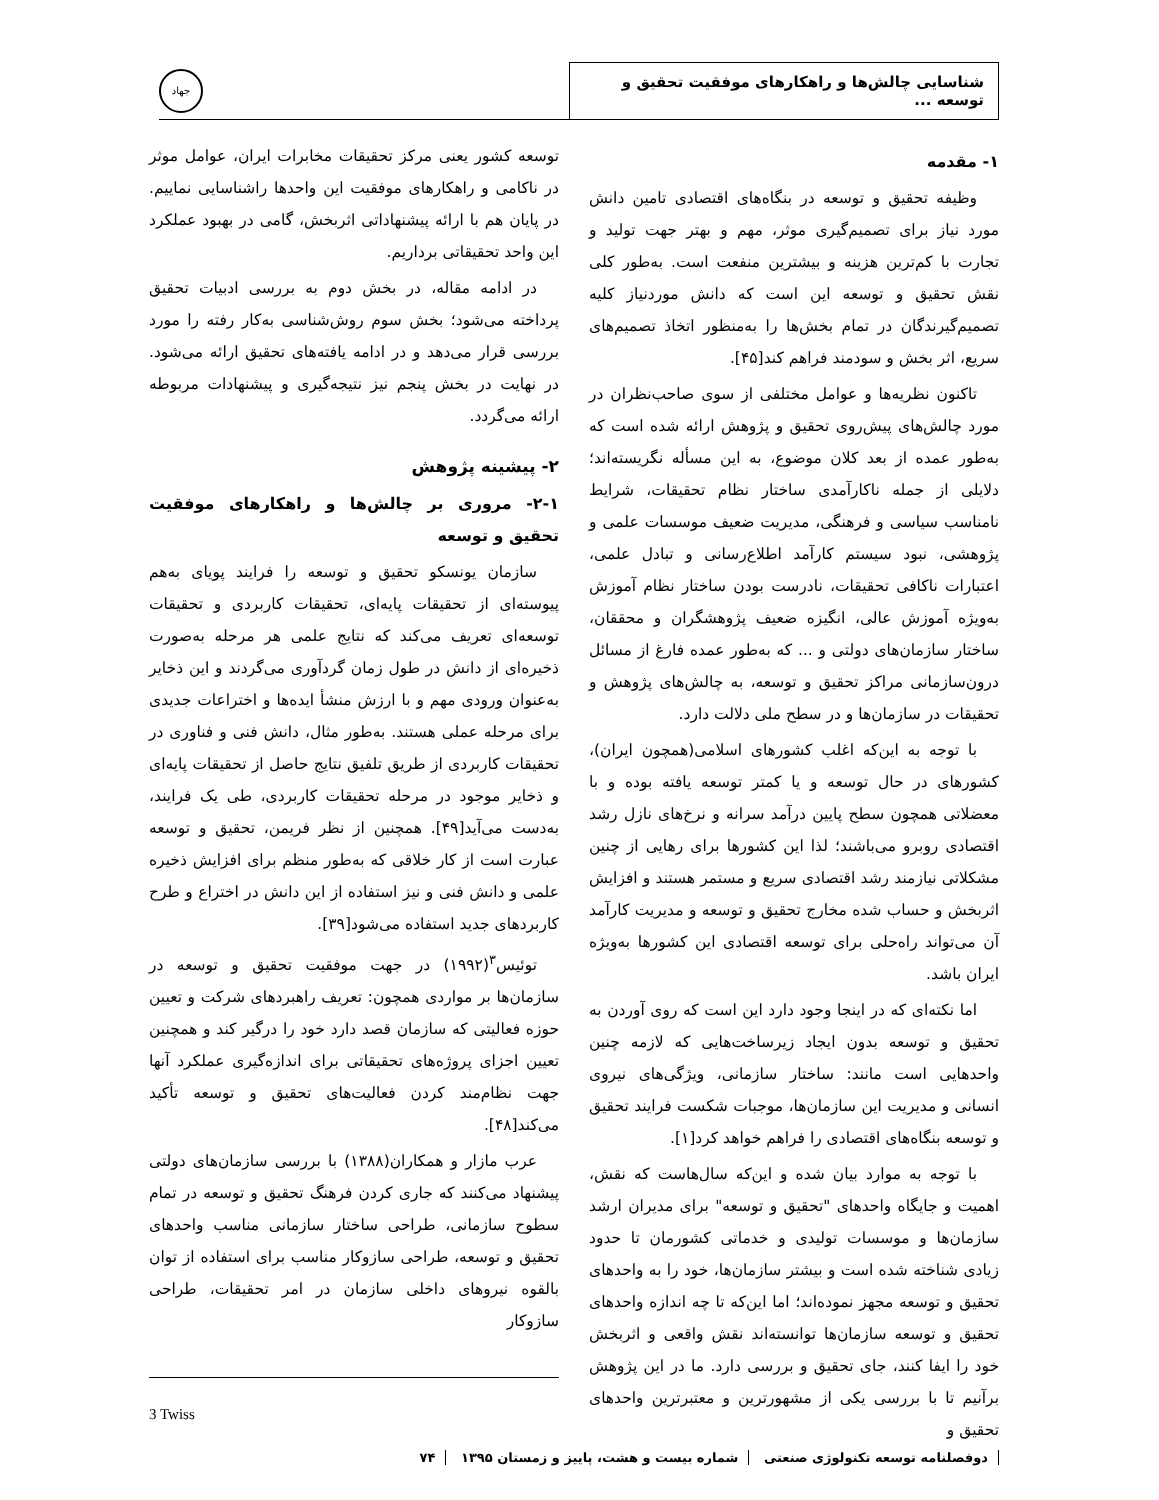شناسایی چالش‌ها و راهکارهای موفقیت تحقیق و توسعه ...
جهاد
۱- مقدمه
وظیفه تحقیق و توسعه در بنگاه‌های اقتصادی تامین دانش مورد نیاز برای تصمیم‌گیری موثر، مهم و بهتر جهت تولید و تجارت با کم‌ترین هزینه و بیشترین منفعت است. به‌طور کلی نقش تحقیق و توسعه این است که دانش موردنیاز کلیه تصمیم‌گیرندگان در تمام بخش‌ها را به‌منظور اتخاذ تصمیم‌های سریع، اثر بخش و سودمند فراهم کند[۴۵].
تاکنون نظریه‌ها و عوامل مختلفی از سوی صاحب‌نظران در مورد چالش‌های پیش‌روی تحقیق و پژوهش ارائه شده است که به‌طور عمده از بعد کلان موضوع، به این مسأله نگریسته‌اند؛ دلایلی از جمله ناکارآمدی ساختار نظام تحقیقات، شرایط نامناسب سیاسی و فرهنگی، مدیریت ضعیف موسسات علمی و پژوهشی، نبود سیستم کارآمد اطلاع‌رسانی و تبادل علمی، اعتبارات ناکافی تحقیقات، نادرست بودن ساختار نظام آموزش به‌ویژه آموزش عالی، انگیزه ضعیف پژوهشگران و محققان، ساختار سازمان‌های دولتی و ... که به‌طور عمده فارغ از مسائل درون‌سازمانی مراکز تحقیق و توسعه، به چالش‌های پژوهش و تحقیقات در سازمان‌ها و در سطح ملی دلالت دارد.
با توجه به این‌که اغلب کشورهای اسلامی(همچون ایران)، کشورهای در حال توسعه و یا کمتر توسعه یافته بوده و با معضلاتی همچون سطح پایین درآمد سرانه و نرخ‌های نازل رشد اقتصادی روبرو می‌باشند؛ لذا این کشورها برای رهایی از چنین مشکلاتی نیازمند رشد اقتصادی سریع و مستمر هستند و افزایش اثربخش و حساب شده مخارج تحقیق و توسعه و مدیریت کارآمد آن می‌تواند راه‌حلی برای توسعه اقتصادی این کشورها به‌ویژه ایران باشد.
اما نکته‌ای که در اینجا وجود دارد این است که روی آوردن به تحقیق و توسعه بدون ایجاد زیرساخت‌هایی که لازمه چنین واحدهایی است مانند: ساختار سازمانی، ویژگی‌های نیروی انسانی و مدیریت این سازمان‌ها، موجبات شکست فرایند تحقیق و توسعه بنگاه‌های اقتصادی را فراهم خواهد کرد[۱].
با توجه به موارد بیان شده و این‌که سال‌هاست که نقش، اهمیت و جایگاه واحدهای "تحقیق و توسعه" برای مدیران ارشد سازمان‌ها و موسسات تولیدی و خدماتی کشورمان تا حدود زیادی شناخته شده است و بیشتر سازمان‌ها، خود را به واحدهای تحقیق و توسعه مجهز نموده‌اند؛ اما این‌که تا چه اندازه واحدهای تحقیق و توسعه سازمان‌ها توانسته‌اند نقش واقعی و اثربخش خود را ایفا کنند، جای تحقیق و بررسی دارد. ما در این پژوهش برآنیم تا با بررسی یکی از مشهورترین و معتبرترین واحدهای تحقیق و
توسعه کشور یعنی مرکز تحقیقات مخابرات ایران، عوامل موثر در ناکامی و راهکارهای موفقیت این واحدها راشناسایی نماییم. در پایان هم با ارائه پیشنهاداتی اثربخش، گامی در بهبود عملکرد این واحد تحقیقاتی برداریم.
در ادامه مقاله، در بخش دوم به بررسی ادبیات تحقیق پرداخته می‌شود؛ بخش سوم روش‌شناسی به‌کار رفته را مورد بررسی قرار می‌دهد و در ادامه یافته‌های تحقیق ارائه می‌شود. در نهایت در بخش پنجم نیز نتیجه‌گیری و پیشنهادات مربوطه ارائه می‌گردد.
۲- پیشینه پژوهش
۲-۱- مروری بر چالش‌ها و راهکارهای موفقیت تحقیق و توسعه
سازمان یونسکو تحقیق و توسعه را فرایند پویای به‌هم پیوسته‌ای از تحقیقات پایه‌ای، تحقیقات کاربردی و تحقیقات توسعه‌ای تعریف می‌کند که نتایج علمی هر مرحله به‌صورت ذخیره‌ای از دانش در طول زمان گردآوری می‌گردند و این ذخایر به‌عنوان ورودی مهم و با ارزش منشأ ایده‌ها و اختراعات جدیدی برای مرحله عملی هستند. به‌طور مثال، دانش فنی و فناوری در تحقیقات کاربردی از طریق تلفیق نتایج حاصل از تحقیقات پایه‌ای و ذخایر موجود در مرحله تحقیقات کاربردی، طی یک فرایند، به‌دست می‌آید[۴۹]. همچنین از نظر فریمن، تحقیق و توسعه عبارت است از کار خلاقی که به‌طور منظم برای افزایش ذخیره علمی و دانش فنی و نیز استفاده از این دانش در اختراع و طرح کاربردهای جدید استفاده می‌شود[۳۹].
توئیس<sup>۳</sup>(۱۹۹۲) در جهت موفقیت تحقیق و توسعه در سازمان‌ها بر مواردی همچون: تعریف راهبردهای شرکت و تعیین حوزه فعالیتی که سازمان قصد دارد خود را درگیر کند و همچنین تعیین اجزای پروژه‌های تحقیقاتی برای اندازه‌گیری عملکرد آنها جهت نظام‌مند کردن فعالیت‌های تحقیق و توسعه تأکید می‌کند[۴۸].
عرب مازار و همکاران(۱۳۸۸) با بررسی سازمان‌های دولتی پیشنهاد می‌کنند که جاری کردن فرهنگ تحقیق و توسعه در تمام سطوح سازمانی، طراحی ساختار سازمانی مناسب واحدهای تحقیق و توسعه، طراحی سازوکار مناسب برای استفاده از توان بالقوه نیروهای داخلی سازمان در امر تحقیقات، طراحی سازوکار
3 Twiss
دوفصلنامه توسعه تکنولوژی صنعتی شماره بیست و هشت، پاییز و زمستان ۱۳۹۵ ۷۴